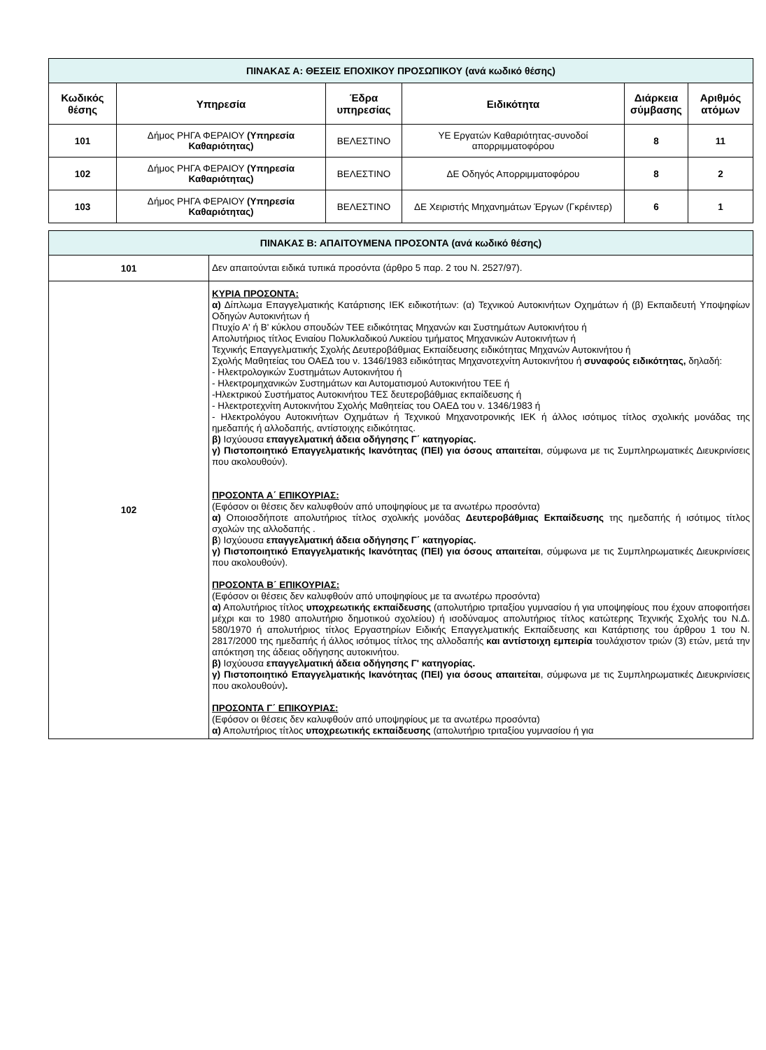| ΠΙΝΑΚΑΣ Α: ΘΕΣΕΙΣ ΕΠΟΧΙΚΟΥ ΠΡΟΣΩΠΙΚΟΥ (ανά κωδικό θέσης) | | | | | |
| Κωδικός θέσης | Υπηρεσία | Έδρα υπηρεσίας | Ειδικότητα | Διάρκεια σύμβασης | Αριθμός ατόμων |
| 101 | Δήμος ΡΗΓΑ ΦΕΡΑΙΟΥ (Υπηρεσία Καθαριότητας) | ΒΕΛΕΣΤΙΝΟ | ΥΕ Εργατών Καθαριότητας-συνοδοί απορριμματοφόρου | 8 | 11 |
| 102 | Δήμος ΡΗΓΑ ΦΕΡΑΙΟΥ (Υπηρεσία Καθαριότητας) | ΒΕΛΕΣΤΙΝΟ | ΔΕ Οδηγός Απορριμματοφόρου | 8 | 2 |
| 103 | Δήμος ΡΗΓΑ ΦΕΡΑΙΟΥ (Υπηρεσία Καθαριότητας) | ΒΕΛΕΣΤΙΝΟ | ΔΕ Χειριστής Μηχανημάτων Έργων (Γκρέιντερ) | 6 | 1 |
| ΠΙΝΑΚΑΣ Β: ΑΠΑΙΤΟΥΜΕΝΑ ΠΡΟΣΟΝΤΑ (ανά κωδικό θέσης) | |
| 101 | Δεν απαιτούνται ειδικά τυπικά προσόντα (άρθρο 5 παρ. 2 του Ν. 2527/97). |
| 102 | ΚΥΡΙΑ ΠΡΟΣΟΝΤΑ: α) Δίπλωμα Επαγγελματικής Κατάρτισης ΙΕΚ ειδικοτήτων: (α) Τεχνικού Αυτοκινήτων Οχημάτων ή (β) Εκπαιδευτή Υποψηφίων Οδηγών Αυτοκινήτων ή Πτυχίο Α' ή Β' κύκλου σπουδών ΤΕΕ ειδικότητας Μηχανών και Συστημάτων Αυτοκινήτου ή Απολυτήριος τίτλος Ενιαίου Πολυκλαδικού Λυκείου τμήματος Μηχανικών Αυτοκινήτων ή Τεχνικής Επαγγελματικής Σχολής Δευτεροβάθμιας Εκπαίδευσης ειδικότητας Μηχανών Αυτοκινήτου ή Σχολής Μαθητείας του ΟΑΕΔ του ν. 1346/1983 ειδικότητας Μηχανοτεχνίτη Αυτοκινήτου ή συναφούς ειδικότητας, δηλαδή: - Ηλεκτρολογικών Συστημάτων Αυτοκινήτου ή - Ηλεκτρομηχανικών Συστημάτων και Αυτοματισμού Αυτοκινήτου ΤΕΕ ή -Ηλεκτρικού Συστήματος Αυτοκινήτου ΤΕΣ δευτεροβάθμιας εκπαίδευσης ή - Ηλεκτροτεχνίτη Αυτοκινήτου Σχολής Μαθητείας του ΟΑΕΔ του ν. 1346/1983 ή - Ηλεκτρολόγου Αυτοκινήτων Οχημάτων ή Τεχνικού Μηχανοτρονικής ΙΕΚ ή άλλος ισότιμος τίτλος σχολικής μονάδας της ημεδαπής ή αλλοδαπής, αντίστοιχης ειδικότητας. β) Ισχύουσα επαγγελματική άδεια οδήγησης Γ΄ κατηγορίας. γ) Πιστοποιητικό Επαγγελματικής Ικανότητας (ΠΕΙ) για όσους απαιτείται , σύμφωνα με τις Συμπληρωματικές Διευκρινίσεις που ακολουθούν). ΠΡΟΣΟΝΤΑ Α΄ ΕΠΙΚΟΥΡΙΑΣ: (Εφόσον οι θέσεις δεν καλυφθούν από υποψηφίους με τα ανωτέρω προσόντα) α) Οποιοσδήποτε απολυτήριος τίτλος σχολικής μονάδας Δευτεροβάθμιας Εκπαίδευσης της ημεδαπής ή ισότιμος τίτλος σχολών της αλλοδαπής . β ) Ισχύουσα επαγγελματική άδεια οδήγησης Γ΄ κατηγορίας. γ) Πιστοποιητικό Επαγγελματικής Ικανότητας (ΠΕΙ) για όσους απαιτείται , σύμφωνα με τις Συμπληρωματικές Διευκρινίσεις που ακολουθούν). ΠΡΟΣΟΝΤΑ Β΄ ΕΠΙΚΟΥΡΙΑΣ: (Εφόσον οι θέσεις δεν καλυφθούν από υποψηφίους με τα ανωτέρω προσόντα) α) Απολυτήριος τίτλος υποχρεωτικής εκπαίδευσης (απολυτήριο τριταξίου γυμνασίου ή για υποψηφίους που έχουν αποφοιτήσει μέχρι και το 1980 απολυτήριο δημοτικού σχολείου) ή ισοδύναμος απολυτήριος τίτλος κατώτερης Τεχνικής Σχολής του Ν.Δ. 580/1970 ή απολυτήριος τίτλος Εργαστηρίων Ειδικής Επαγγελματικής Εκπαίδευσης και Κατάρτισης του άρθρου 1 του Ν. 2817/2000 της ημεδαπής ή άλλος ισότιμος τίτλος της αλλοδαπής και αντίστοιχη εμπειρία τουλάχιστον τριών (3) ετών, μετά την απόκτηση της άδειας οδήγησης αυτοκινήτου. β) Ισχύουσα επαγγελματική άδεια οδήγησης Γ' κατηγορίας. γ) Πιστοποιητικό Επαγγελματικής Ικανότητας (ΠΕΙ) για όσους απαιτείται , σύμφωνα με τις Συμπληρωματικές Διευκρινίσεις που ακολουθούν) . ΠΡΟΣΟΝΤΑ Γ΄ ΕΠΙΚΟΥΡΙΑΣ: (Εφόσον οι θέσεις δεν καλυφθούν από υποψηφίους με τα ανωτέρω προσόντα) α) Απολυτήριος τίτλος υποχρεωτικής εκπαίδευσης (απολυτήριο τριταξίου γυμνασίου ή για |